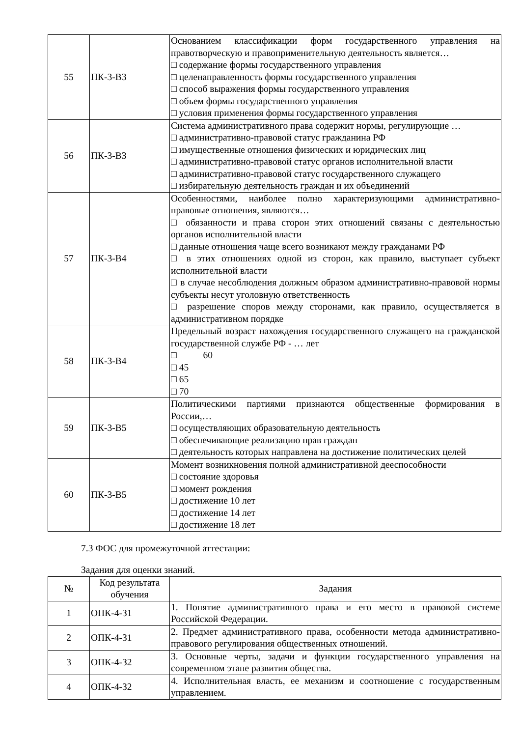| 55 | ПК-3-В3 | Основанием классификации форм государственного управления на правотворческую и правоприменительную деятельность является… □ содержание формы государственного управления □ целенаправленность формы государственного управления □ способ выражения формы государственного управления □ объем формы государственного управления □ условия применения формы государственного управления |
| 56 | ПК-3-В3 | Система административного права содержит нормы, регулирующие … □ административно-правовой статус гражданина РФ □ имущественные отношения физических и юридических лиц □ административно-правовой статус органов исполнительной власти □ административно-правовой статус государственного служащего □ избирательную деятельность граждан и их объединений |
| 57 | ПК-3-В4 | Особенностями, наиболее полно характеризующими административно-правовые отношения, являются… □ обязанности и права сторон этих отношений связаны с деятельностью органов исполнительной власти □ данные отношения чаще всего возникают между гражданами РФ □ в этих отношениях одной из сторон, как правило, выступает субъект исполнительной власти □ в случае несоблюдения должным образом административно-правовой нормы субъекты несут уголовную ответственность □ разрешение споров между сторонами, как правило, осуществляется в административном порядке |
| 58 | ПК-3-В4 | Предельный возраст нахождения государственного служащего на гражданской государственной службе РФ - … лет □ 60 □ 45 □ 65 □ 70 |
| 59 | ПК-3-В5 | Политическими партиями признаются общественные формирования в России,… □ осуществляющих образовательную деятельность □ обеспечивающие реализацию прав граждан □ деятельность которых направлена на достижение политических целей |
| 60 | ПК-3-В5 | Момент возникновения полной административной дееспособности □ состояние здоровья □ момент рождения □ достижение 10 лет □ достижение 14 лет □ достижение 18 лет |
7.3 ФОС для промежуточной аттестации:
Задания для оценки знаний.
| № | Код результата обучения | Задания |
| --- | --- | --- |
| 1 | ОПК-4-З1 | 1. Понятие административного права и его место в правовой системе Российской Федерации. |
| 2 | ОПК-4-З1 | 2. Предмет административного права, особенности метода административно-правового регулирования общественных отношений. |
| 3 | ОПК-4-З2 | 3. Основные черты, задачи и функции государственного управления на современном этапе развития общества. |
| 4 | ОПК-4-З2 | 4. Исполнительная власть, ее механизм и соотношение с государственным управлением. |